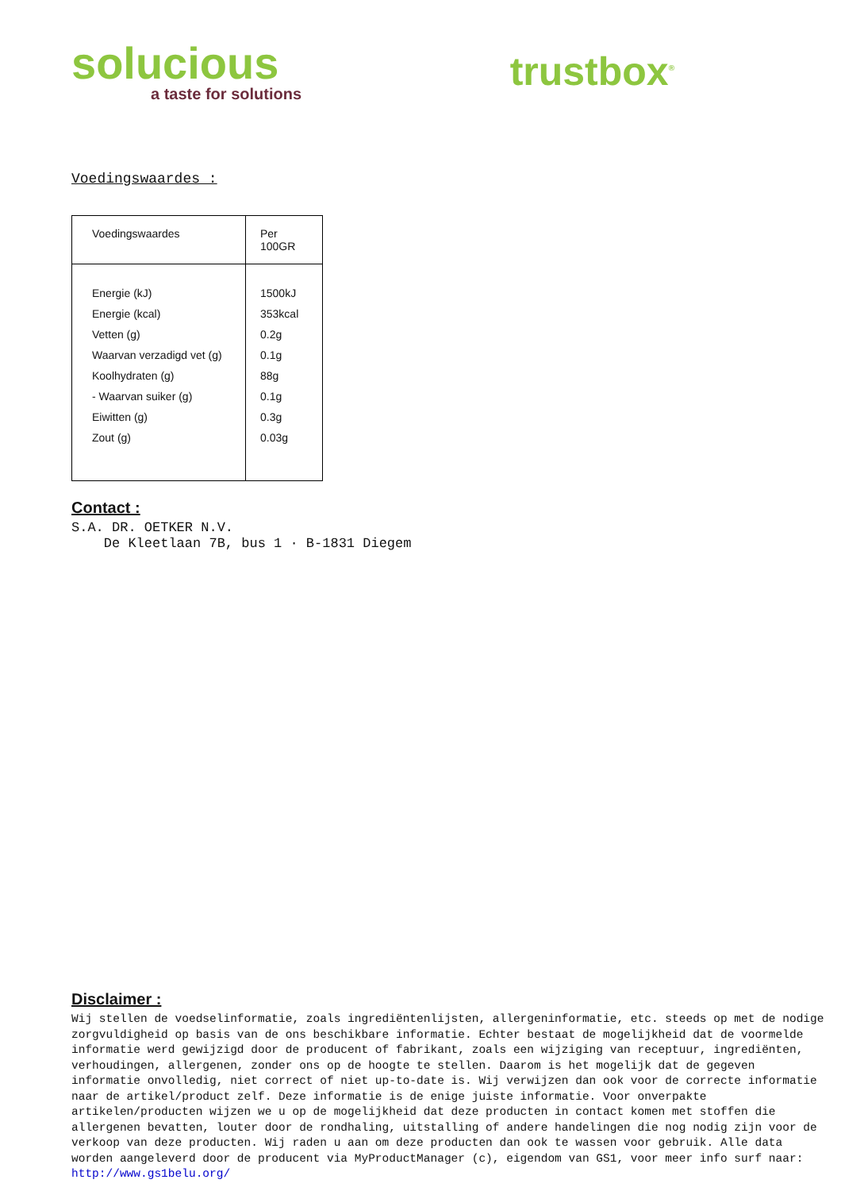solucious
a taste for solutions
trustbox<sup>®</sup>
Voedingswaardes :
| Voedingswaardes | Per 100GR |
| Energie (kJ) Energie (kcal) Vetten (g) Waarvan verzadigd vet (g) Koolhydraten (g) - Waarvan suiker (g) Eiwitten (g) Zout (g) | 1500kJ 353kcal 0.2g 0.1g 88g 0.1g 0.3g 0.03g |
Contact :
S.A. DR. OETKER N.V.
De Kleetlaan 7B, bus 1 · B-1831 Diegem
Disclaimer :
Wij stellen de voedselinformatie, zoals ingrediëntenlijsten, allergeninformatie, etc. steeds op met de nodige zorgvuldigheid op basis van de ons beschikbare informatie. Echter bestaat de mogelijkheid dat de voormelde informatie werd gewijzigd door de producent of fabrikant, zoals een wijziging van receptuur, ingrediënten, verhoudingen, allergenen, zonder ons op de hoogte te stellen. Daarom is het mogelijk dat de gegeven informatie onvolledig, niet correct of niet up-to-date is. Wij verwijzen dan ook voor de correcte informatie naar de artikel/product zelf. Deze informatie is de enige juiste informatie. Voor onverpakte artikelen/producten wijzen we u op de mogelijkheid dat deze producten in contact komen met stoffen die allergenen bevatten, louter door de rondhaling, uitstalling of andere handelingen die nog nodig zijn voor de verkoop van deze producten. Wij raden u aan om deze producten dan ook te wassen voor gebruik. Alle data worden aangeleverd door de producent via MyProductManager (c), eigendom van GS1, voor meer info surf naar:
http://www.gs1belu.org/